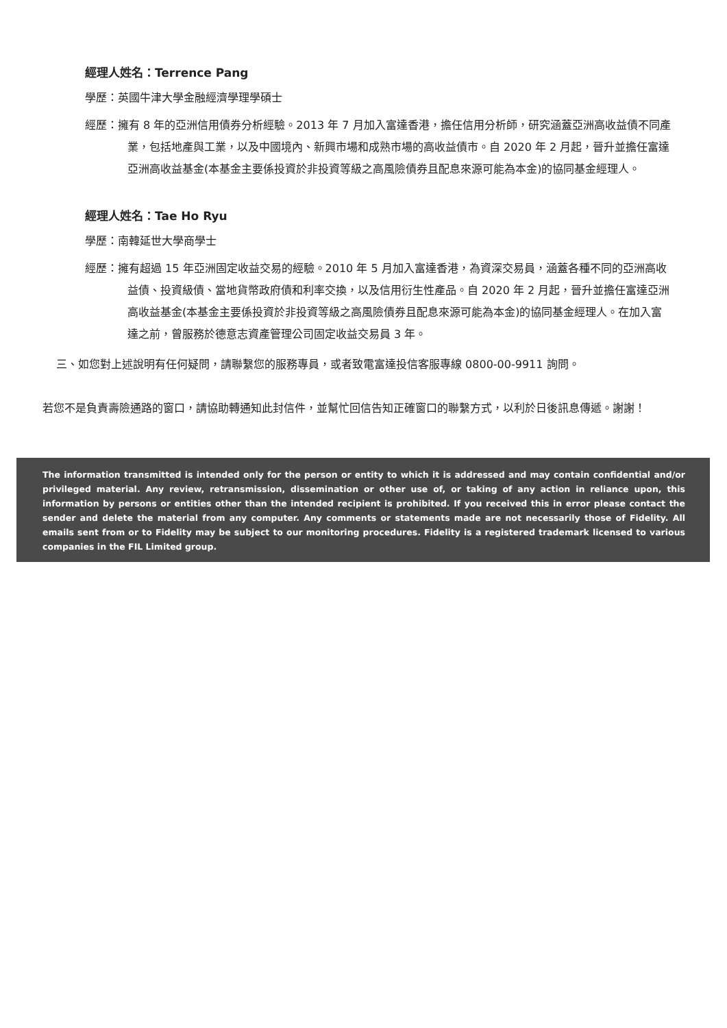經理人姓名：Terrence Pang
學歷：英國牛津大學金融經濟學理學碩士
經歷：擁有 8 年的亞洲信用債券分析經驗。2013 年 7 月加入富達香港，擔任信用分析師，研究涵蓋亞洲高收益債不同產業，包括地產與工業，以及中國境內、新興市場和成熟市場的高收益債市。自 2020 年 2 月起，晉升並擔任富達亞洲高收益基金(本基金主要係投資於非投資等級之高風險債券且配息來源可能為本金)的協同基金經理人。
經理人姓名：Tae Ho Ryu
學歷：南韓延世大學商學士
經歷：擁有超過 15 年亞洲固定收益交易的經驗。2010 年 5 月加入富達香港，為資深交易員，涵蓋各種不同的亞洲高收益債、投資級債、當地貨幣政府債和利率交換，以及信用衍生性產品。自 2020 年 2 月起，晉升並擔任富達亞洲高收益基金(本基金主要係投資於非投資等級之高風險債券且配息來源可能為本金)的協同基金經理人。在加入富達之前，曾服務於德意志資產管理公司固定收益交易員 3 年。
三、如您對上述說明有任何疑問，請聯繫您的服務專員，或者致電富達投信客服專線 0800-00-9911 詢問。
若您不是負責壽險通路的窗口，請協助轉通知此封信件，並幫忙回信告知正確窗口的聯繫方式，以利於日後訊息傳遞。謝謝！
The information transmitted is intended only for the person or entity to which it is addressed and may contain confidential and/or privileged material. Any review, retransmission, dissemination or other use of, or taking of any action in reliance upon, this information by persons or entities other than the intended recipient is prohibited. If you received this in error please contact the sender and delete the material from any computer. Any comments or statements made are not necessarily those of Fidelity. All emails sent from or to Fidelity may be subject to our monitoring procedures. Fidelity is a registered trademark licensed to various companies in the FIL Limited group.